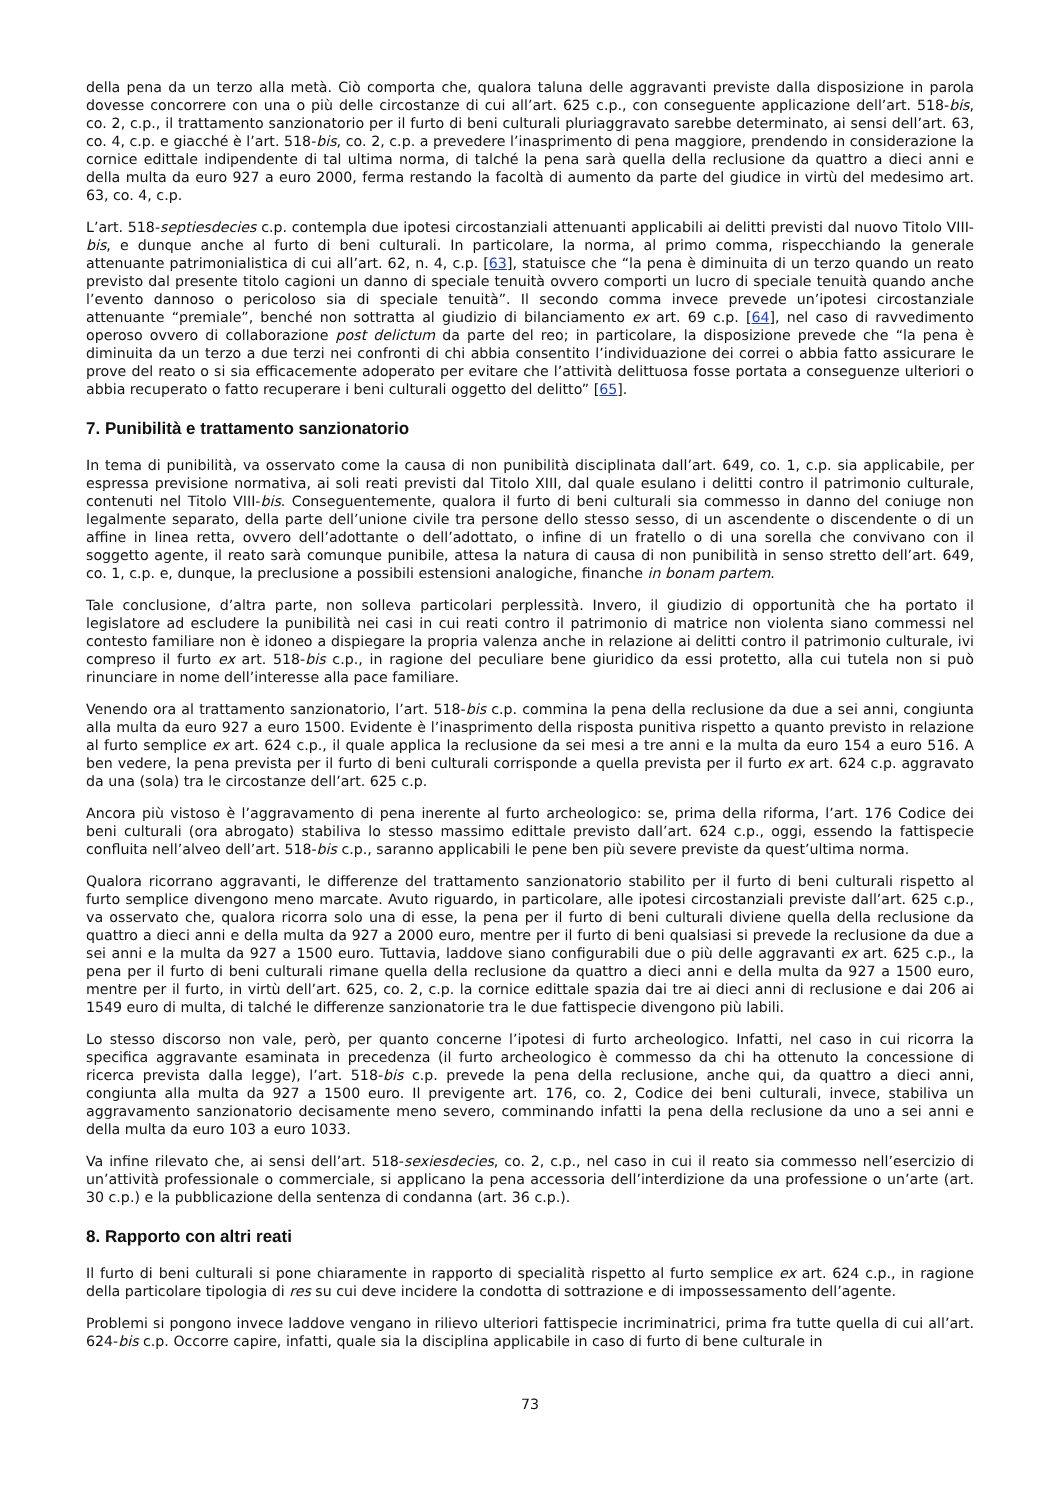della pena da un terzo alla metà. Ciò comporta che, qualora taluna delle aggravanti previste dalla disposizione in parola dovesse concorrere con una o più delle circostanze di cui all’art. 625 c.p., con conseguente applicazione dell’art. 518-bis, co. 2, c.p., il trattamento sanzionatorio per il furto di beni culturali pluriaggravato sarebbe determinato, ai sensi dell’art. 63, co. 4, c.p. e giacché è l’art. 518-bis, co. 2, c.p. a prevedere l’inasprimento di pena maggiore, prendendo in considerazione la cornice edittale indipendente di tal ultima norma, di talché la pena sarà quella della reclusione da quattro a dieci anni e della multa da euro 927 a euro 2000, ferma restando la facoltà di aumento da parte del giudice in virtù del medesimo art. 63, co. 4, c.p.
L’art. 518-septiesdecies c.p. contempla due ipotesi circostanziali attenuanti applicabili ai delitti previsti dal nuovo Titolo VIII-bis, e dunque anche al furto di beni culturali. In particolare, la norma, al primo comma, rispecchiando la generale attenuante patrimonialistica di cui all’art. 62, n. 4, c.p. [63], statuisce che “la pena è diminuita di un terzo quando un reato previsto dal presente titolo cagioni un danno di speciale tenuità ovvero comporti un lucro di speciale tenuità quando anche l’evento dannoso o pericoloso sia di speciale tenuità”. Il secondo comma invece prevede un’ipotesi circostanziale attenuante “premiale”, benché non sottratta al giudizio di bilanciamento ex art. 69 c.p. [64], nel caso di ravvedimento operoso ovvero di collaborazione post delictum da parte del reo; in particolare, la disposizione prevede che “la pena è diminuita da un terzo a due terzi nei confronti di chi abbia consentito l’individuazione dei correi o abbia fatto assicurare le prove del reato o si sia efficacemente adoperato per evitare che l’attività delittuosa fosse portata a conseguenze ulteriori o abbia recuperato o fatto recuperare i beni culturali oggetto del delitto” [65].
7. Punibilità e trattamento sanzionatorio
In tema di punibilità, va osservato come la causa di non punibilità disciplinata dall’art. 649, co. 1, c.p. sia applicabile, per espressa previsione normativa, ai soli reati previsti dal Titolo XIII, dal quale esulano i delitti contro il patrimonio culturale, contenuti nel Titolo VIII-bis. Conseguentemente, qualora il furto di beni culturali sia commesso in danno del coniuge non legalmente separato, della parte dell’unione civile tra persone dello stesso sesso, di un ascendente o discendente o di un affine in linea retta, ovvero dell’adottante o dell’adottato, o infine di un fratello o di una sorella che convivano con il soggetto agente, il reato sarà comunque punibile, attesa la natura di causa di non punibilità in senso stretto dell’art. 649, co. 1, c.p. e, dunque, la preclusione a possibili estensioni analogiche, finanche in bonam partem.
Tale conclusione, d’altra parte, non solleva particolari perplessità. Invero, il giudizio di opportunità che ha portato il legislatore ad escludere la punibilità nei casi in cui reati contro il patrimonio di matrice non violenta siano commessi nel contesto familiare non è idoneo a dispiegare la propria valenza anche in relazione ai delitti contro il patrimonio culturale, ivi compreso il furto ex art. 518-bis c.p., in ragione del peculiare bene giuridico da essi protetto, alla cui tutela non si può rinunciare in nome dell’interesse alla pace familiare.
Venendo ora al trattamento sanzionatorio, l’art. 518-bis c.p. commina la pena della reclusione da due a sei anni, congiunta alla multa da euro 927 a euro 1500. Evidente è l’inasprimento della risposta punitiva rispetto a quanto previsto in relazione al furto semplice ex art. 624 c.p., il quale applica la reclusione da sei mesi a tre anni e la multa da euro 154 a euro 516. A ben vedere, la pena prevista per il furto di beni culturali corrisponde a quella prevista per il furto ex art. 624 c.p. aggravato da una (sola) tra le circostanze dell’art. 625 c.p.
Ancora più vistoso è l’aggravamento di pena inerente al furto archeologico: se, prima della riforma, l’art. 176 Codice dei beni culturali (ora abrogato) stabiliva lo stesso massimo edittale previsto dall’art. 624 c.p., oggi, essendo la fattispecie confluita nell’alveo dell’art. 518-bis c.p., saranno applicabili le pene ben più severe previste da quest’ultima norma.
Qualora ricorrano aggravanti, le differenze del trattamento sanzionatorio stabilito per il furto di beni culturali rispetto al furto semplice divengono meno marcate. Avuto riguardo, in particolare, alle ipotesi circostanziali previste dall’art. 625 c.p., va osservato che, qualora ricorra solo una di esse, la pena per il furto di beni culturali diviene quella della reclusione da quattro a dieci anni e della multa da 927 a 2000 euro, mentre per il furto di beni qualsiasi si prevede la reclusione da due a sei anni e la multa da 927 a 1500 euro. Tuttavia, laddove siano configurabili due o più delle aggravanti ex art. 625 c.p., la pena per il furto di beni culturali rimane quella della reclusione da quattro a dieci anni e della multa da 927 a 1500 euro, mentre per il furto, in virtù dell’art. 625, co. 2, c.p. la cornice edittale spazia dai tre ai dieci anni di reclusione e dai 206 ai 1549 euro di multa, di talché le differenze sanzionatorie tra le due fattispecie divengono più labili.
Lo stesso discorso non vale, però, per quanto concerne l’ipotesi di furto archeologico. Infatti, nel caso in cui ricorra la specifica aggravante esaminata in precedenza (il furto archeologico è commesso da chi ha ottenuto la concessione di ricerca prevista dalla legge), l’art. 518-bis c.p. prevede la pena della reclusione, anche qui, da quattro a dieci anni, congiunta alla multa da 927 a 1500 euro. Il previgente art. 176, co. 2, Codice dei beni culturali, invece, stabiliva un aggravamento sanzionatorio decisamente meno severo, comminando infatti la pena della reclusione da uno a sei anni e della multa da euro 103 a euro 1033.
Va infine rilevato che, ai sensi dell’art. 518-sexiesdecies, co. 2, c.p., nel caso in cui il reato sia commesso nell’esercizio di un’attività professionale o commerciale, si applicano la pena accessoria dell’interdizione da una professione o un’arte (art. 30 c.p.) e la pubblicazione della sentenza di condanna (art. 36 c.p.).
8. Rapporto con altri reati
Il furto di beni culturali si pone chiaramente in rapporto di specialità rispetto al furto semplice ex art. 624 c.p., in ragione della particolare tipologia di res su cui deve incidere la condotta di sottrazione e di impossessamento dell’agente.
Problemi si pongono invece laddove vengano in rilievo ulteriori fattispecie incriminatrici, prima fra tutte quella di cui all’art. 624-bis c.p. Occorre capire, infatti, quale sia la disciplina applicabile in caso di furto di bene culturale in
73